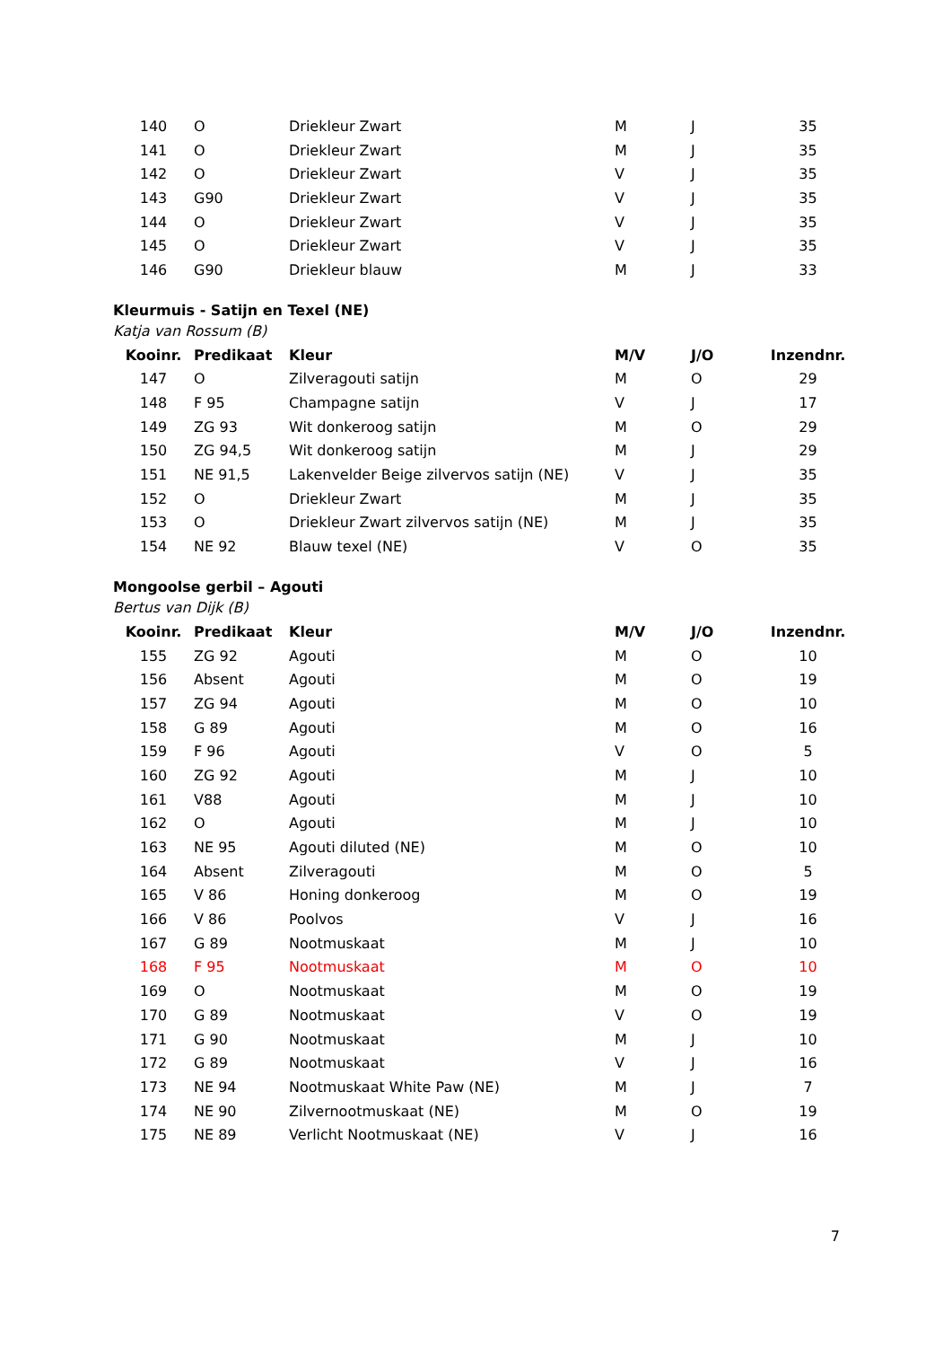| 140 | O | Driekleur Zwart | M | J | 35 |
| 141 | O | Driekleur Zwart | M | J | 35 |
| 142 | O | Driekleur Zwart | V | J | 35 |
| 143 | G90 | Driekleur Zwart | V | J | 35 |
| 144 | O | Driekleur Zwart | V | J | 35 |
| 145 | O | Driekleur Zwart | V | J | 35 |
| 146 | G90 | Driekleur blauw | M | J | 33 |
Kleurmuis - Satijn en Texel (NE)
Katja van Rossum (B)
| Kooinr. | Predikaat | Kleur | M/V | J/O | Inzendnr. |
| --- | --- | --- | --- | --- | --- |
| 147 | O | Zilveragouti satijn | M | O | 29 |
| 148 | F 95 | Champagne satijn | V | J | 17 |
| 149 | ZG 93 | Wit donkeroog satijn | M | O | 29 |
| 150 | ZG 94,5 | Wit donkeroog satijn | M | J | 29 |
| 151 | NE 91,5 | Lakenvelder Beige zilvervos satijn (NE) | V | J | 35 |
| 152 | O | Driekleur Zwart | M | J | 35 |
| 153 | O | Driekleur Zwart zilvervos satijn (NE) | M | J | 35 |
| 154 | NE 92 | Blauw texel (NE) | V | O | 35 |
Mongoolse gerbil – Agouti
Bertus van Dijk (B)
| Kooinr. | Predikaat | Kleur | M/V | J/O | Inzendnr. |
| --- | --- | --- | --- | --- | --- |
| 155 | ZG 92 | Agouti | M | O | 10 |
| 156 | Absent | Agouti | M | O | 19 |
| 157 | ZG 94 | Agouti | M | O | 10 |
| 158 | G 89 | Agouti | M | O | 16 |
| 159 | F 96 | Agouti | V | O | 5 |
| 160 | ZG 92 | Agouti | M | J | 10 |
| 161 | V88 | Agouti | M | J | 10 |
| 162 | O | Agouti | M | J | 10 |
| 163 | NE 95 | Agouti diluted (NE) | M | O | 10 |
| 164 | Absent | Zilveragouti | M | O | 5 |
| 165 | V 86 | Honing donkeroog | M | O | 19 |
| 166 | V 86 | Poolvos | V | J | 16 |
| 167 | G 89 | Nootmuskaat | M | J | 10 |
| 168 | F 95 | Nootmuskaat | M | O | 10 |
| 169 | O | Nootmuskaat | M | O | 19 |
| 170 | G 89 | Nootmuskaat | V | O | 19 |
| 171 | G 90 | Nootmuskaat | M | J | 10 |
| 172 | G 89 | Nootmuskaat | V | J | 16 |
| 173 | NE 94 | Nootmuskaat White Paw (NE) | M | J | 7 |
| 174 | NE 90 | Zilvernootmuskaat (NE) | M | O | 19 |
| 175 | NE 89 | Verlicht Nootmuskaat (NE) | V | J | 16 |
7